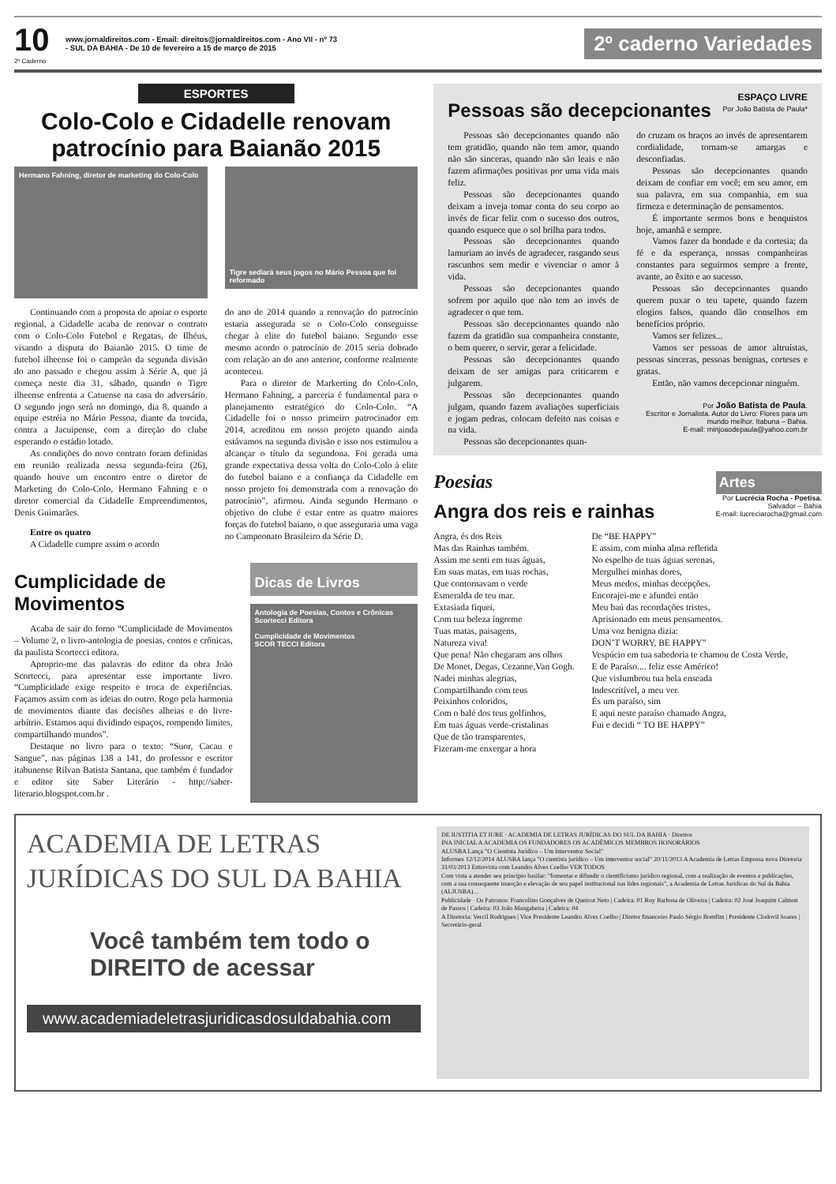10
2º Caderno
www.jornaldireitos.com - Email: direitos@jornaldireitos.com - Ano VII - nº 73
- SUL DA BAHIA - De 10 de fevereiro a 15 de março de 2015
2º caderno Variedades
ESPORTES
Colo-Colo e Cidadelle renovam patrocínio para Baianão 2015
Hermano Fahning, diretor de marketing do Colo-Colo
Tigre sediará seus jogos no Mário Pessoa que foi reformado
Continuando com a proposta de apoiar o esporte regional, a Cidadelle acaba de renovar o contrato com o Colo-Colo Futebol e Regatas, de Ilhéus, visando a disputa do Baianão 2015. O time de futebol ilheense foi o campeão da segunda divisão do ano passado e chegou assim à Série A, que já começa neste dia 31, sábado, quando o Tigre ilheense enfrenta a Catuense na casa do adversário. O segundo jogo será no domingo, dia 8, quando a equipe estréia no Mário Pessoa, diante da torcida, contra a Jacuipense, com a direção do clube esperando o estádio lotado.
As condições do novo contrato foram definidas em reunião realizada nessa segunda-feira (26), quando houve um encontro entre o diretor de Marketing do Colo-Colo, Hermano Fahning e o diretor comercial da Cidadelle Empreendimentos, Denis Guimarães.
Entre os quatro
A Cidadelle cumpre assim o acordo
do ano de 2014 quando a renovação do patrocínio estaria assegurada se o Colo-Colo conseguisse chegar à elite do futebol baiano. Segundo esse mesmo acordo o patrocínio de 2015 seria dobrado com relação ao do ano anterior, conforme realmente aconteceu.
Para o diretor de Markerting do Colo-Colo, Hermano Fahning, a parceria é fundamental para o planejamento estratégico do Colo-Colo. “A Cidadelle foi o nosso primeiro patrocinador em 2014, acreditou em nosso projeto quando ainda estávamos na segunda divisão e isso nos estimulou a alcançar o título da segundona. Foi gerada uma grande expectativa dessa volta do Colo-Colo à elite do futebol baiano e a confiança da Cidadelle em nosso projeto foi demonstrada com a renovação do patrocínio”, afirmou. Ainda segundo Hermano o objetivo do clube é estar entre as quatro maiores forças do futebol baiano, o que asseguraria uma vaga no Campeonato Brasileiro da Série D.
Cumplicidade de Movimentos
Acaba de sair do forno “Cumplicidade de Movimentos – Volume 2, o livro-antologia de poesias, contos e crônicas, da paulista Scortecci editora.
Aproprio-me das palavras do editor da obra João Scortecci, para apresentar esse importante livro. “Cumplicidade exige respeito e troca de experiências. Façamos assim com as ideias do outro. Rogo pela harmonia de movimentos diante das decisões alheias e do livre-arbítrio. Estamos aqui dividindo espaços, rompendo limites, compartilhando mundos”.
Destaque no livro para o texto: “Suor, Cacau e Sangue”, nas páginas 138 a 141, do professor e escritor itabunense Rilvan Batista Santana, que também é fundador e editor site Saber Literário - http://saber-literario.blogspot.com.br .
Dicas de Livros
Antologia de Poesias, Contos e Crônicas Scortecci Editora
Cumplicidade de Movimentos
SCOR TECCI Editora
Pessoas são decepcionantes
ESPAÇO LIVRE
Por João Batista de Paula*
Pessoas são decepcionantes quando não tem gratidão, quando não tem amor, quando não são sinceras, quando não são leais e não fazem afirmações positivas por uma vida mais feliz.
Pessoas são decepcionantes quando deixam a inveja tomar conta do seu corpo ao invés de ficar feliz com o sucesso dos outros, quando esquece que o sol brilha para todos.
Pessoas são decepcionantes quando lamuriam ao invés de agradecer, rasgando seus rascunhos sem medir e vivenciar o amor à vida.
Pessoas são decepcionantes quando sofrem por aquilo que não tem ao invés de agradecer o que tem.
Pessoas são decepcionantes quando não fazem da gratidão sua companheira constante, o bem querer, o servir, gerar a felicidade.
Pessoas são decepcionantes quando deixam de ser amigas para criticarem e julgarem.
Pessoas são decepcionantes quando julgam, quando fazem avaliações superficiais e jogam pedras, colocam defeito nas coisas e na vida.
Pessoas são decepcionantes quan-
do cruzam os braços ao invés de apresentarem cordialidade, tornam-se amargas e desconfiadas.
Pessoas são decepcionantes quando deixam de confiar em você; em seu amor, em sua palavra, em sua companhia, em sua firmeza e determinação de pensamentos.
É importante sermos bons e benquistos hoje, amanhã e sempre.
Vamos fazer da bondade e da cortesia; da fé e da esperança, nossas companheiras constantes para seguirmos sempre a frente, avante, ao êxito e ao sucesso.
Pessoas são decepcionantes quando querem puxar o teu tapete, quando fazem elogios falsos, quando dão conselhos em benefícios próprio.
Vamos ser felizes...
Vamos ser pessoas de amor altruístas, pessoas sinceras, pessoas benignas, corteses e gratas.
Então, não vamos decepcionar ninguém.
Por João Batista de Paula.
Escritor e Jornalista. Autor do Livro: Flores para um mundo melhor. Itabuna – Bahia.
E-mail: minjoaodepaula@yahoo.com.br
Poesias
Angra dos reis e rainhas
Artes
Por Lucrécia Rocha - Poetisa.
Salvador – Bahia
E-mail: lucreciarocha@gmail.com
Angra, és dos Reis Mas das Rainhas também. Assim me senti em tuas águas, Em suas matas, em tuas rochas, Que contornavam o verde Esmeralda de teu mar. Extasiada fiquei, Com tua beleza íngreme Tuas matas, paisagens, Natureza viva! Que pena! Não chegaram aos olhos De Monet, Degas, Cezanne,Van Gogh. Nadei minhas alegrias, Compartilhando com teus Peixinhos coloridos, Com o balé dos teus golfinhos, Em tuas águas verde-cristalinas Que de tão transparentes, Fizeram-me enxergar a hora
De “BE HAPPY” E assim, com minha alma refletida No espelho de tuas águas serenas, Mergulhei minhas dores, Meus medos, minhas decepções. Encorajei-me e afundei então Meu baú das recordações tristes, Aprisionado em meus pensamentos. Uma voz benigna dizia: DON’T WORRY, BE HAPPY” Vespúcio em tua sabedoria te chamou de Costa Verde, E de Paraíso.... feliz esse Américo! Que vislumbrou tua bela enseada Indescritível, a meu ver. És um paraíso, sim E aqui neste paraíso chamado Angra, Fui e decidi “ TO BE HAPPY”
ACADEMIA DE LETRAS JURÍDICAS DO SUL DA BAHIA
Você também tem todo o DIREITO de acessar
www.academiadeletrasjuridicasdosuldabahia.com
DE IUSTITIA ET IURE · ACADEMIA DE LETRAS JURÍDICAS DO SUL DA BAHIA · Direitos
INA INICIAL A ACADEMIA OS FUNDADORES OS ACADÊMICOS MEMBROS HONORÁRIOS
ALUSBA Lança "O Cientista Jurídico – Um Interventor Social"
Informes 12/12/2014 ALUSBA lança "O cientista jurídico – Um interventor social" 20/11/2013 A Academia de Letras Empossa nova Diretoria 31/03/2013 Entrevista com Leandro Alves Coelho VER TODOS
Com vista a atender seu princípio basilar: "fomentar e difundir o cientificismo jurídico regional, com a realização de eventos e publicações, com a sua consequente inserção e elevação de seu papel institucional nas lides regionais", a Academia de Letras Jurídicas do Sul da Bahia (ALJUSBA)...
Publicidade · Os Patronos: Francolino Gonçalves de Queiroz Neto | Cadeira: 01 Ruy Barbosa de Oliveira | Cadeira: 02 José Joaquim Calmon de Passos | Cadeira: 03 João Mangabeira | Cadeira: 04
A Diretoria: Vercil Rodrigues | Vice Presidente Leandro Alves Coelho | Diretor financeiro Paulo Sérgio Bomfim | Presidente Clodovil Soares | Secretário-geral